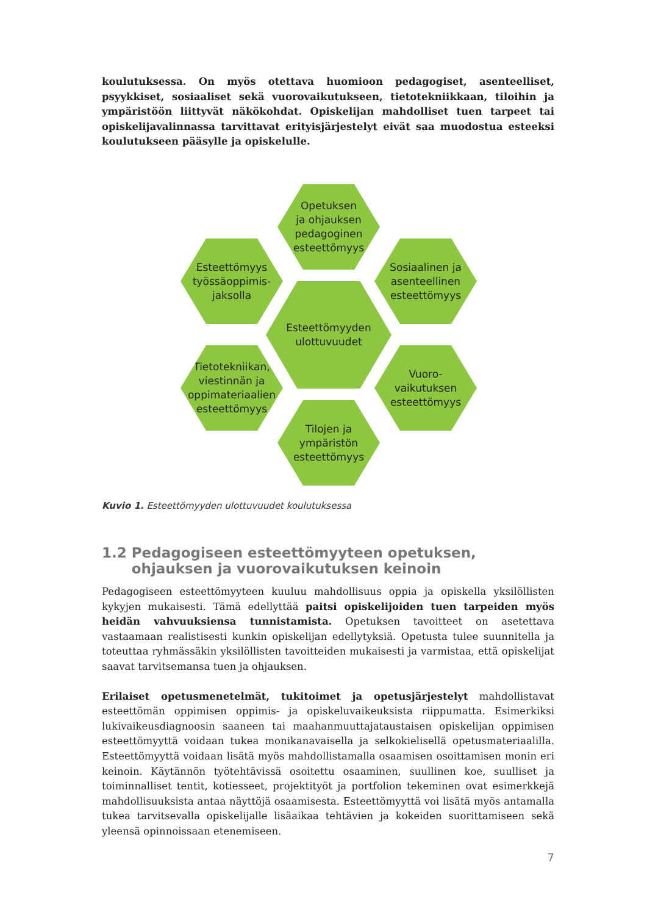koulutuksessa. On myös otettava huomioon pedagogiset, asenteelliset, psyykkiset, sosiaaliset sekä vuorovaikutukseen, tietotekniikkaan, tiloihin ja ympäristöön liittyvät näkökohdat. Opiskelijan mahdolliset tuen tarpeet tai opiskelijavalinnassa tarvittavat erityisjärjestelyt eivät saa muodostua esteeksi koulutukseen pääsylle ja opiskelulle.
Opetuksen
ja ohjauksen
pedagoginen
esteettömyys
Esteettömyys
työssäoppimis-
jaksolla
Sosiaalinen ja
asenteellinen
esteettömyys
Esteettömyyden
ulottuvuudet
Tietotekniikan,
viestinnän ja
oppimateriaalien
esteettömyys
Vuoro-
vaikutuksen
esteettömyys
Tilojen ja
ympäristön
esteettömyys
Kuvio 1. Esteettömyyden ulottuvuudet koulutuksessa
1.2 Pedagogiseen esteettömyyteen opetuksen, ohjauksen ja vuorovaikutuksen keinoin
Pedagogiseen esteettömyyteen kuuluu mahdollisuus oppia ja opiskella yksilöllisten kykyjen mukaisesti. Tämä edellyttää paitsi opiskelijoiden tuen tarpeiden myös heidän vahvuuksiensa tunnistamista. Opetuksen tavoitteet on asetettava vastaamaan realistisesti kunkin opiskelijan edellytyksiä. Opetusta tulee suunnitella ja toteuttaa ryhmässäkin yksilöllisten tavoitteiden mukaisesti ja varmistaa, että opiskelijat saavat tarvitsemansa tuen ja ohjauksen.
Erilaiset opetusmenetelmät, tukitoimet ja opetusjärjestelyt mahdollistavat esteettömän oppimisen oppimis- ja opiskeluvaikeuksista riippumatta. Esimerkiksi lukivaikeusdiagnoosin saaneen tai maahanmuuttajataustaisen opiskelijan oppimisen esteettömyyttä voidaan tukea monikanavaisella ja selkokielisellä opetusmateriaalilla. Esteettömyyttä voidaan lisätä myös mahdollistamalla osaamisen osoittamisen monin eri keinoin. Käytännön työtehtävissä osoitettu osaaminen, suullinen koe, suulliset ja toiminnalliset tentit, kotiesseet, projektityöt ja portfolion tekeminen ovat esimerkkejä mahdollisuuksista antaa näyttöjä osaamisesta. Esteettömyyttä voi lisätä myös antamalla tukea tarvitsevalla opiskelijalle lisäaikaa tehtävien ja kokeiden suorittamiseen sekä yleensä opinnoissaan etenemiseen.
7